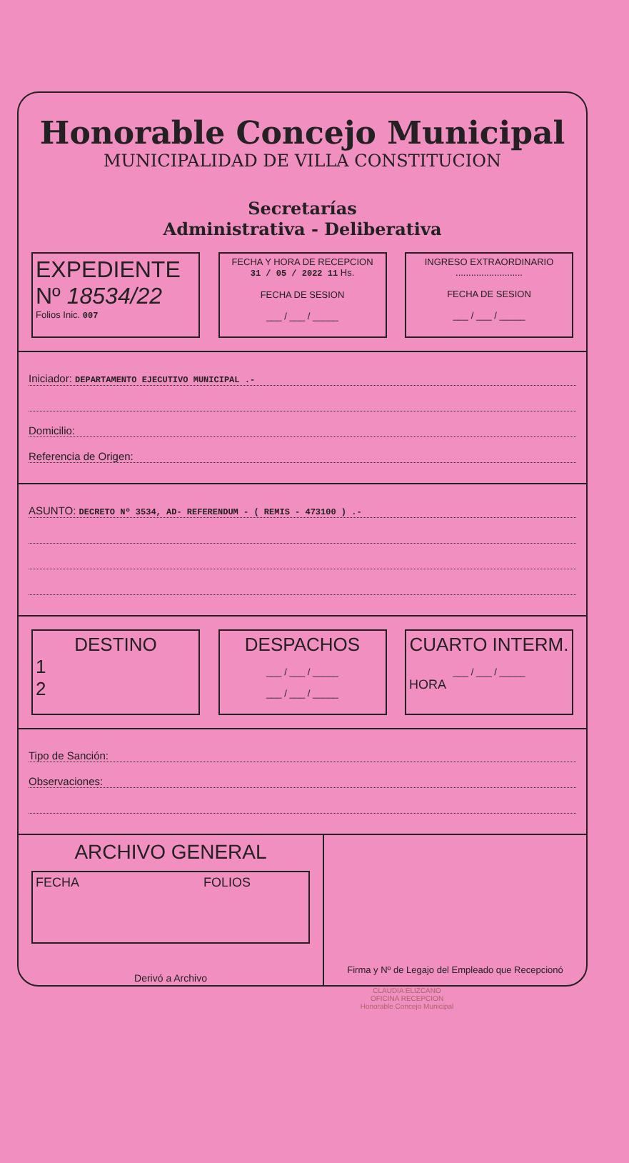Honorable Concejo Municipal
MUNICIPALIDAD DE VILLA CONSTITUCION
Secretarías
Administrativa - Deliberativa
EXPEDIENTE
Nº 18534/22
Folios Inic. 007
FECHA Y HORA DE RECEPCION
31 / 05 / 2022 11 Hs.
FECHA DE SESION
___ / ___ / _____
INGRESO EXTRAORDINARIO
..........................
FECHA DE SESION
___ / ___ / _____
Iniciador: DEPARTAMENTO EJECUTIVO MUNICIPAL .-
Domicilio:
Referencia de Origen:
ASUNTO: DECRETO Nº 3534, AD- REFERENDUM - ( REMIS - 473100 ) .-
DESTINO
1
2
DESPACHOS
___ / ___ / _____
___ / ___ / _____
CUARTO INTERM.
___ / ___ / _____
HORA
Tipo de Sanción:
Observaciones:
ARCHIVO GENERAL
FECHA FOLIOS
Derivó a Archivo
Firma y Nº de Legajo del Empleado que Recepcionó
CLAUDIA ELIZCANO
OFICINA RECEPCION
Honorable Concejo Municipal